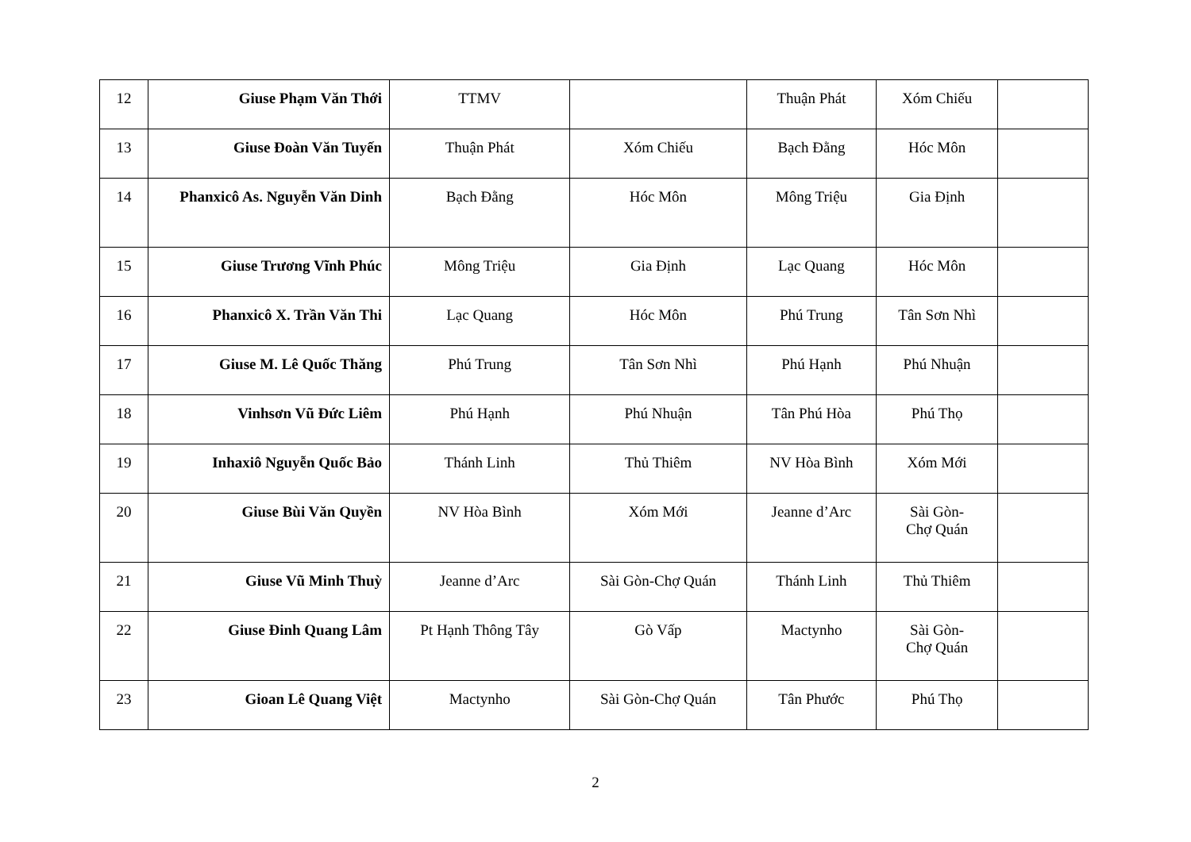| 12 | Giuse Phạm Văn Thới | TTMV | | Thuận Phát | Xóm Chiếu | |
| 13 | Giuse Đoàn Văn Tuyến | Thuận Phát | Xóm Chiếu | Bạch Đằng | Hóc Môn | |
| 14 | Phanxicô As. Nguyễn Văn Dinh | Bạch Đằng | Hóc Môn | Mông Triệu | Gia Định | |
| 15 | Giuse Trương Vĩnh Phúc | Mông Triệu | Gia Định | Lạc Quang | Hóc Môn | |
| 16 | Phanxicô X. Trần Văn Thi | Lạc Quang | Hóc Môn | Phú Trung | Tân Sơn Nhì | |
| 17 | Giuse M. Lê Quốc Thăng | Phú Trung | Tân Sơn Nhì | Phú Hạnh | Phú Nhuận | |
| 18 | Vinhsơn Vũ Đức Liêm | Phú Hạnh | Phú Nhuận | Tân Phú Hòa | Phú Thọ | |
| 19 | Inhaxiô Nguyễn Quốc Bảo | Thánh Linh | Thủ Thiêm | NV Hòa Bình | Xóm Mới | |
| 20 | Giuse Bùi Văn Quyền | NV Hòa Bình | Xóm Mới | Jeanne d’Arc | Sài Gòn- Chợ Quán | |
| 21 | Giuse Vũ Minh Thuỳ | Jeanne d’Arc | Sài Gòn-Chợ Quán | Thánh Linh | Thủ Thiêm | |
| 22 | Giuse Đinh Quang Lâm | Pt Hạnh Thông Tây | Gò Vấp | Mactynho | Sài Gòn- Chợ Quán | |
| 23 | Gioan Lê Quang Việt | Mactynho | Sài Gòn-Chợ Quán | Tân Phước | Phú Thọ | |
2